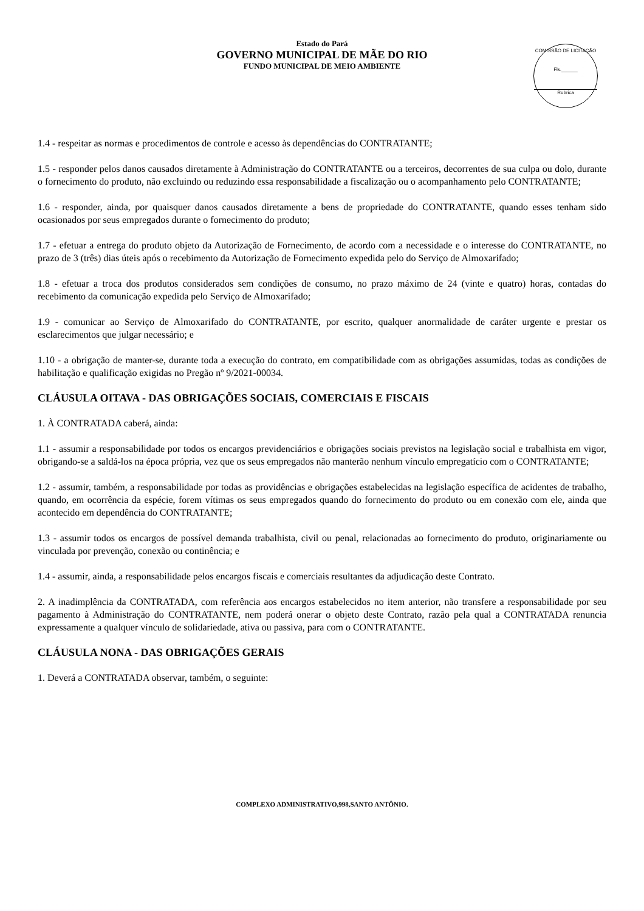Estado do Pará
GOVERNO MUNICIPAL DE MÃE DO RIO
FUNDO MUNICIPAL DE MEIO AMBIENTE
COMISSÃO DE LICITAÇÃO
Fls.______
Rubrica
1.4 - respeitar as normas e procedimentos de controle e acesso às dependências do CONTRATANTE;
1.5 - responder pelos danos causados diretamente à Administração do CONTRATANTE ou a terceiros, decorrentes de sua culpa ou dolo, durante o fornecimento do produto, não excluindo ou reduzindo essa responsabilidade a fiscalização ou o acompanhamento pelo CONTRATANTE;
1.6 - responder, ainda, por quaisquer danos causados diretamente a bens de propriedade do CONTRATANTE, quando esses tenham sido ocasionados por seus empregados durante o fornecimento do produto;
1.7 - efetuar a entrega do produto objeto da Autorização de Fornecimento, de acordo com a necessidade e o interesse do CONTRATANTE, no prazo de 3 (três) dias úteis após o recebimento da Autorização de Fornecimento expedida pelo do Serviço de Almoxarifado;
1.8 - efetuar a troca dos produtos considerados sem condições de consumo, no prazo máximo de 24 (vinte e quatro) horas, contadas do recebimento da comunicação expedida pelo Serviço de Almoxarifado;
1.9 - comunicar ao Serviço de Almoxarifado do CONTRATANTE, por escrito, qualquer anormalidade de caráter urgente e prestar os esclarecimentos que julgar necessário; e
1.10 - a obrigação de manter-se, durante toda a execução do contrato, em compatibilidade com as obrigações assumidas, todas as condições de habilitação e qualificação exigidas no Pregão nº 9/2021-00034.
CLÁUSULA OITAVA - DAS OBRIGAÇÕES SOCIAIS, COMERCIAIS E FISCAIS
1. À CONTRATADA caberá, ainda:
1.1 - assumir a responsabilidade por todos os encargos previdenciários e obrigações sociais previstos na legislação social e trabalhista em vigor, obrigando-se a saldá-los na época própria, vez que os seus empregados não manterão nenhum vínculo empregatício com o CONTRATANTE;
1.2 - assumir, também, a responsabilidade por todas as providências e obrigações estabelecidas na legislação específica de acidentes de trabalho, quando, em ocorrência da espécie, forem vítimas os seus empregados quando do fornecimento do produto ou em conexão com ele, ainda que acontecido em dependência do CONTRATANTE;
1.3 - assumir todos os encargos de possível demanda trabalhista, civil ou penal, relacionadas ao fornecimento do produto, originariamente ou vinculada por prevenção, conexão ou continência; e
1.4 - assumir, ainda, a responsabilidade pelos encargos fiscais e comerciais resultantes da adjudicação deste Contrato.
2. A inadimplência da CONTRATADA, com referência aos encargos estabelecidos no item anterior, não transfere a responsabilidade por seu pagamento à Administração do CONTRATANTE, nem poderá onerar o objeto deste Contrato, razão pela qual a CONTRATADA renuncia expressamente a qualquer vínculo de solidariedade, ativa ou passiva, para com o CONTRATANTE.
CLÁUSULA NONA - DAS OBRIGAÇÕES GERAIS
1. Deverá a CONTRATADA observar, também, o seguinte:
COMPLEXO ADMINISTRATIVO,998,SANTO ANTÔNIO.